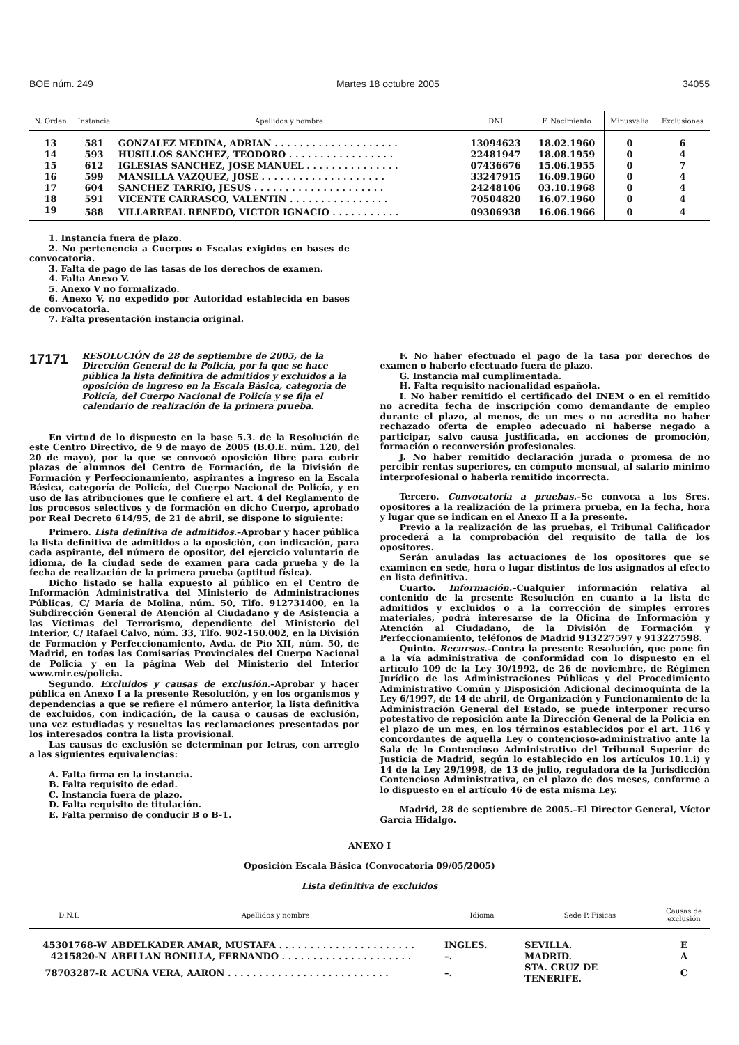BOE núm. 249 Martes 18 octubre 2005 34055
| N. Orden | Instancia | Apellidos y nombre | DNI | F. Nacimiento | Minusvalía | Exclusiones |
| --- | --- | --- | --- | --- | --- | --- |
| 13 | 581 | GONZALEZ MEDINA, ADRIAN . . . . . . . . . . . . . . . . . . . . | 13094623 | 18.02.1960 | 0 | 6 |
| 14 | 593 | HUSILLOS SANCHEZ, TEODORO . . . . . . . . . . . . . . . . . | 22481947 | 18.08.1959 | 0 | 4 |
| 15 | 612 | IGLESIAS SANCHEZ, JOSE MANUEL . . . . . . . . . . . . . . . | 07436676 | 15.06.1955 | 0 | 7 |
| 16 | 599 | MANSILLA VAZQUEZ, JOSE . . . . . . . . . . . . . . . . . . . . | 33247915 | 16.09.1960 | 0 | 4 |
| 17 | 604 | SANCHEZ TARRIO, JESUS . . . . . . . . . . . . . . . . . . . . . | 24248106 | 03.10.1968 | 0 | 4 |
| 18 | 591 | VICENTE CARRASCO, VALENTIN . . . . . . . . . . . . . . . . | 70504820 | 16.07.1960 | 0 | 4 |
| 19 | 588 | VILLARREAL RENEDO, VICTOR IGNACIO . . . . . . . . . . . | 09306938 | 16.06.1966 | 0 | 4 |
1. Instancia fuera de plazo.
2. No pertenencia a Cuerpos o Escalas exigidos en bases de convocatoria.
3. Falta de pago de las tasas de los derechos de examen.
4. Falta Anexo V.
5. Anexo V no formalizado.
6. Anexo V, no expedido por Autoridad establecida en bases de convocatoria.
7. Falta presentación instancia original.
17171 RESOLUCIÓN de 28 de septiembre de 2005, de la Dirección General de la Policía, por la que se hace pública la lista definitiva de admitidos y excluidos a la oposición de ingreso en la Escala Básica, categoría de Policía, del Cuerpo Nacional de Policía y se fija el calendario de realización de la primera prueba.
En virtud de lo dispuesto en la base 5.3. de la Resolución de este Centro Directivo, de 9 de mayo de 2005 (B.O.E. núm. 120, del 20 de mayo), por la que se convocó oposición libre para cubrir plazas de alumnos del Centro de Formación, de la División de Formación y Perfeccionamiento, aspirantes a ingreso en la Escala Básica, categoría de Policía, del Cuerpo Nacional de Policía, y en uso de las atribuciones que le confiere el art. 4 del Reglamento de los procesos selectivos y de formación en dicho Cuerpo, aprobado por Real Decreto 614/95, de 21 de abril, se dispone lo siguiente:
Primero. Lista definitiva de admitidos.–Aprobar y hacer pública la lista definitiva de admitidos a la oposición, con indicación, para cada aspirante, del número de opositor, del ejercicio voluntario de idioma, de la ciudad sede de examen para cada prueba y de la fecha de realización de la primera prueba (aptitud física).
Dicho listado se halla expuesto al público en el Centro de Información Administrativa del Ministerio de Administraciones Públicas, C/ María de Molina, núm. 50, Tlfo. 912731400, en la Subdirección General de Atención al Ciudadano y de Asistencia a las Víctimas del Terrorismo, dependiente del Ministerio del Interior, C/ Rafael Calvo, núm. 33, Tlfo. 902-150.002, en la División de Formación y Perfeccionamiento, Avda. de Pío XII, núm. 50, de Madrid, en todas las Comisarías Provinciales del Cuerpo Nacional de Policía y en la página Web del Ministerio del Interior www.mir.es/policia.
Segundo. Excluidos y causas de exclusión.–Aprobar y hacer pública en Anexo I a la presente Resolución, y en los organismos y dependencias a que se refiere el número anterior, la lista definitiva de excluidos, con indicación, de la causa o causas de exclusión, una vez estudiadas y resueltas las reclamaciones presentadas por los interesados contra la lista provisional.
Las causas de exclusión se determinan por letras, con arreglo a las siguientes equivalencias:
A. Falta firma en la instancia.
B. Falta requisito de edad.
C. Instancia fuera de plazo.
D. Falta requisito de titulación.
E. Falta permiso de conducir B o B-1.
F. No haber efectuado el pago de la tasa por derechos de examen o haberlo efectuado fuera de plazo.
G. Instancia mal cumplimentada.
H. Falta requisito nacionalidad española.
I. No haber remitido el certificado del INEM o en el remitido no acredita fecha de inscripción como demandante de empleo durante el plazo, al menos, de un mes o no acredita no haber rechazado oferta de empleo adecuado ni haberse negado a participar, salvo causa justificada, en acciones de promoción, formación o reconversión profesionales.
J. No haber remitido declaración jurada o promesa de no percibir rentas superiores, en cómputo mensual, al salario mínimo interprofesional o haberla remitido incorrecta.
Tercero. Convocatoria a pruebas.–Se convoca a los Sres. opositores a la realización de la primera prueba, en la fecha, hora y lugar que se indican en el Anexo II a la presente.
Previo a la realización de las pruebas, el Tribunal Calificador procederá a la comprobación del requisito de talla de los opositores.
Serán anuladas las actuaciones de los opositores que se examinen en sede, hora o lugar distintos de los asignados al efecto en lista definitiva.
Cuarto. Información.–Cualquier información relativa al contenido de la presente Resolución en cuanto a la lista de admitidos y excluidos o a la corrección de simples errores materiales, podrá interesarse de la Oficina de Información y Atención al Ciudadano, de la División de Formación y Perfeccionamiento, teléfonos de Madrid 913227597 y 913227598.
Quinto. Recursos.–Contra la presente Resolución, que pone fin a la vía administrativa de conformidad con lo dispuesto en el artículo 109 de la Ley 30/1992, de 26 de noviembre, de Régimen Jurídico de las Administraciones Públicas y del Procedimiento Administrativo Común y Disposición Adicional decimoquinta de la Ley 6/1997, de 14 de abril, de Organización y Funcionamiento de la Administración General del Estado, se puede interponer recurso potestativo de reposición ante la Dirección General de la Policía en el plazo de un mes, en los términos establecidos por el art. 116 y concordantes de aquella Ley o contencioso-administrativo ante la Sala de lo Contencioso Administrativo del Tribunal Superior de Justicia de Madrid, según lo establecido en los artículos 10.1.i) y 14 de la Ley 29/1998, de 13 de julio, reguladora de la Jurisdicción Contencioso Administrativa, en el plazo de dos meses, conforme a lo dispuesto en el artículo 46 de esta misma Ley.
Madrid, 28 de septiembre de 2005.–El Director General, Víctor García Hidalgo.
ANEXO I
Oposición Escala Básica (Convocatoria 09/05/2005)
Lista definitiva de excluidos
| D.N.I. | Apellidos y nombre | Idioma | Sede P. Físicas | Causas de exclusión |
| --- | --- | --- | --- | --- |
| 45301768-W | ABDELKADER AMAR, MUSTAFA . . . . . . . . . . . . . . . . . . . . . . | INGLES. | SEVILLA. | E |
| 4215820-N | ABELLAN BONILLA, FERNANDO . . . . . . . . . . . . . . . . . . . . . | –. | MADRID. | A |
| 78703287-R | ACUÑA VERA, AARON . . . . . . . . . . . . . . . . . . . . . . . . . . | –. | STA. CRUZ DE TENERIFE. | C |